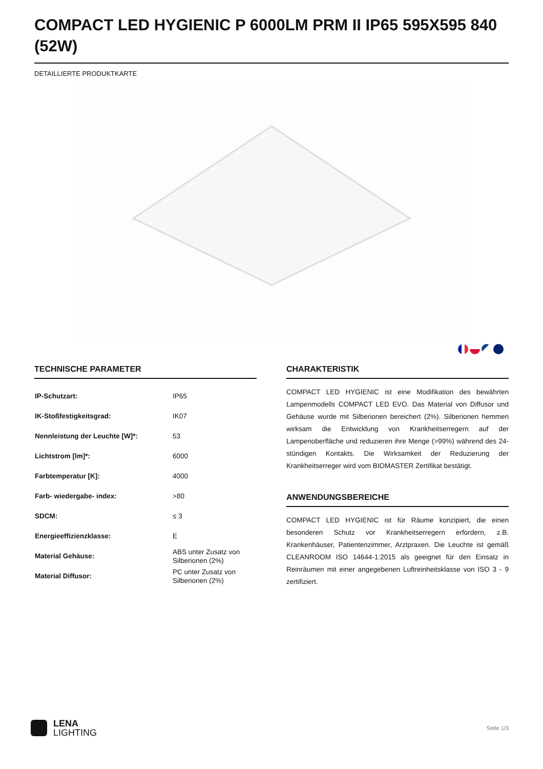COMPACT LED HYGIENIC P 6000LM PRM II IP65 595X595 840 (52W)
DETAILLIERTE PRODUKTKARTE
TECHNISCHE PARAMETER
| IP-Schutzart: | IP65 |
| IK-Stoßfestigkeitsgrad: | IK07 |
| Nennleistung der Leuchte [W]*: | 53 |
| Lichtstrom [lm]*: | 6000 |
| Farbtemperatur [K]: | 4000 |
| Farb- wiedergabe- index: | >80 |
| SDCM: | ≤ 3 |
| Energieeffizienzklasse: | E |
| Material Gehäuse: | ABS unter Zusatz von Silberionen (2%) |
| Material Diffusor: | PC unter Zusatz von Silberionen (2%) |
CHARAKTERISTIK
COMPACT LED HYGIENIC ist eine Modifikation des bewährten Lampenmodells COMPACT LED EVO. Das Material von Diffusor und Gehäuse wurde mit Silberionen bereichert (2%). Silberionen hemmen wirksam die Entwicklung von Krankheitserregern auf der Lampenoberfläche und reduzieren ihre Menge (>99%) während des 24-stündigen Kontakts. Die Wirksamkeit der Reduzierung der Krankheitserreger wird vom BIOMASTER Zertifikat bestätigt.
ANWENDUNGSBEREICHE
COMPACT LED HYGIENIC ist für Räume konzipiert, die einen besonderen Schutz vor Krankheitserregern erfordern, z.B. Krankenhäuser, Patientenzimmer, Arztpraxen. Die Leuchte ist gemäß CLEANROOM ISO 14644-1:2015 als geeignet für den Einsatz in Reinräumen mit einer angegebenen Luftreinheitsklasse von ISO 3 - 9 zertifiziert.
LENA
LIGHTING
Seite 1/3